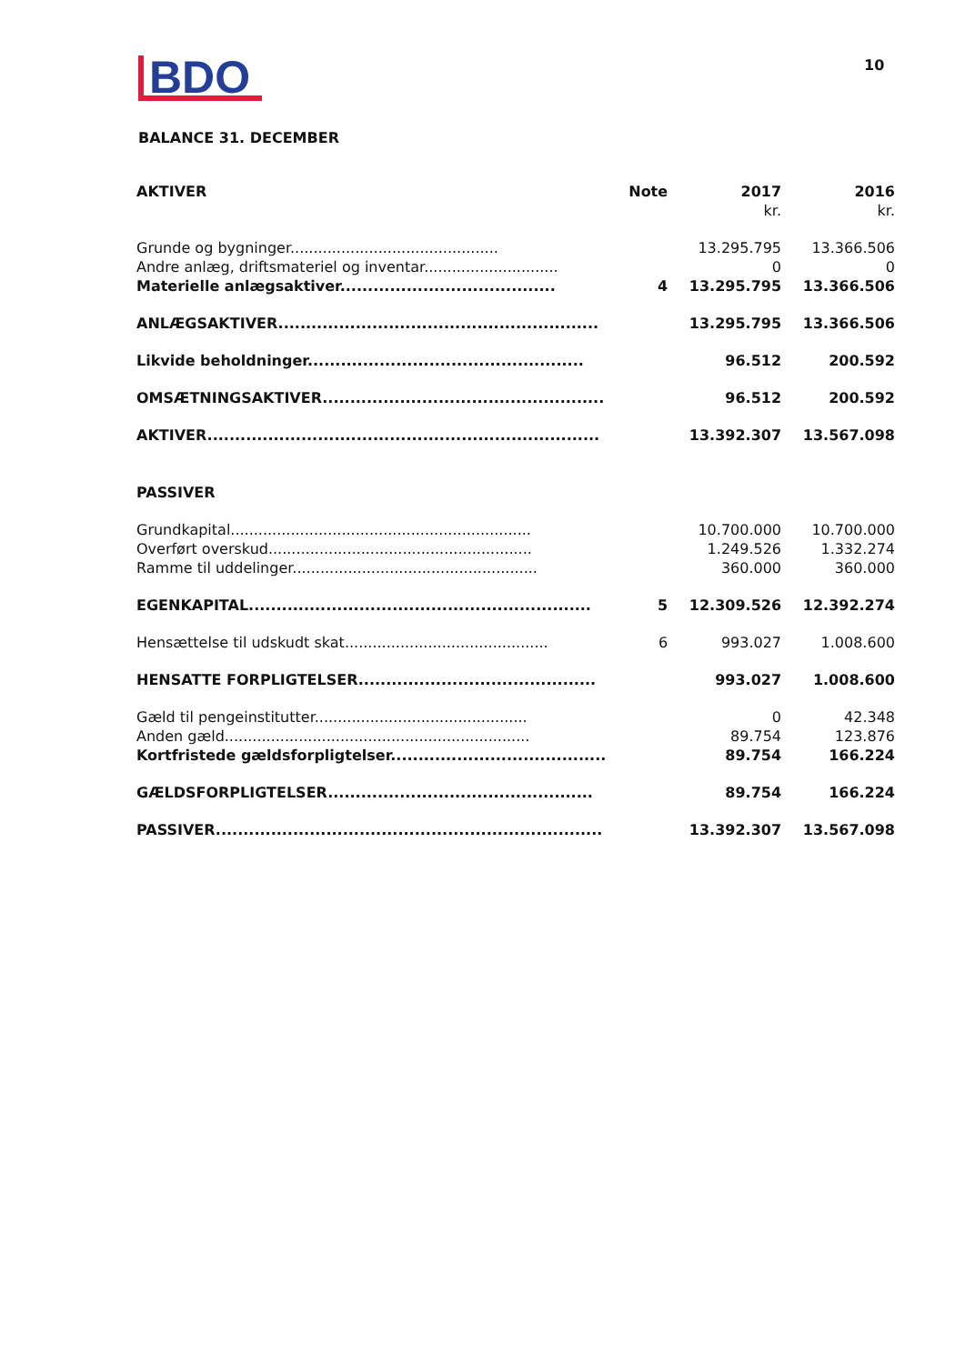10
BDO
BALANCE 31. DECEMBER
| AKTIVER | Note | 2017 | 2016 |
| --- | --- | --- | --- |
| | | kr. | kr. |
| Grunde og bygninger............................................. | | 13.295.795 | 13.366.506 |
| Andre anlæg, driftsmateriel og inventar............................. | | 0 | 0 |
| Materielle anlægsaktiver....................................... | 4 | 13.295.795 | 13.366.506 |
| ANLÆGSAKTIVER.......................................................... | | 13.295.795 | 13.366.506 |
| Likvide beholdninger.................................................. | | 96.512 | 200.592 |
| OMSÆTNINGSAKTIVER................................................... | | 96.512 | 200.592 |
| AKTIVER....................................................................... | | 13.392.307 | 13.567.098 |
| PASSIVER | | | |
| Grundkapital................................................................. | | 10.700.000 | 10.700.000 |
| Overført overskud......................................................... | | 1.249.526 | 1.332.274 |
| Ramme til uddelinger..................................................... | | 360.000 | 360.000 |
| EGENKAPITAL.............................................................. | 5 | 12.309.526 | 12.392.274 |
| Hensættelse til udskudt skat............................................ | 6 | 993.027 | 1.008.600 |
| HENSATTE FORPLIGTELSER........................................... | | 993.027 | 1.008.600 |
| Gæld til pengeinstitutter.............................................. | | 0 | 42.348 |
| Anden gæld.................................................................. | | 89.754 | 123.876 |
| Kortfristede gældsforpligtelser....................................... | | 89.754 | 166.224 |
| GÆLDSFORPLIGTELSER................................................ | | 89.754 | 166.224 |
| PASSIVER...................................................................... | | 13.392.307 | 13.567.098 |